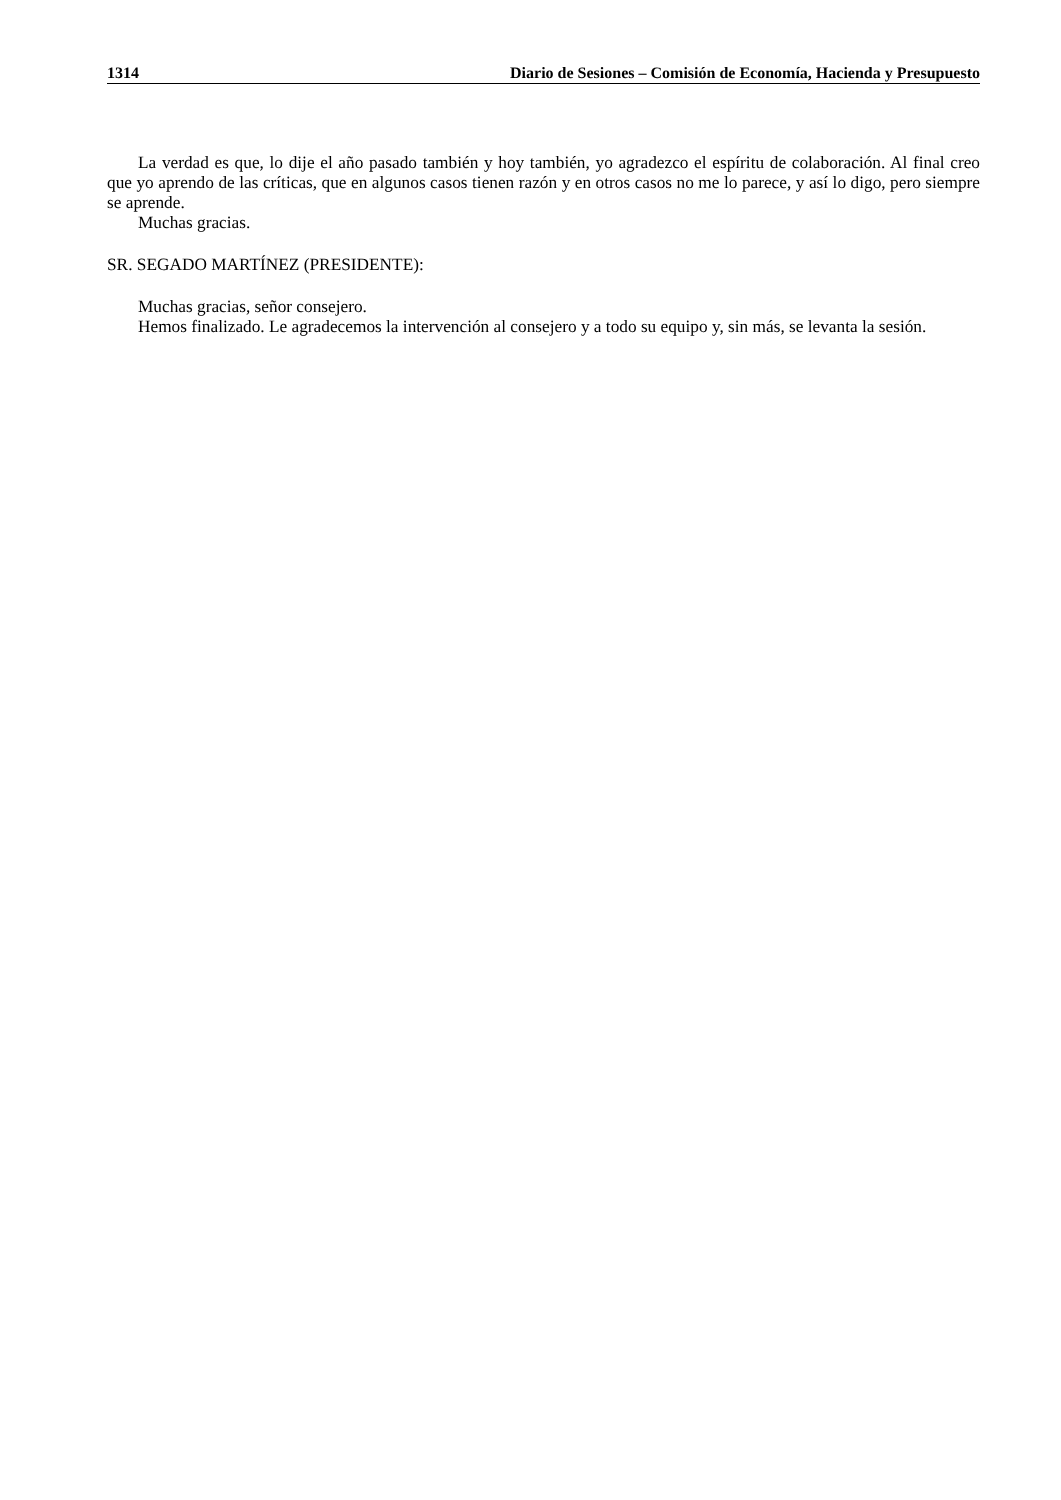1314 Diario de Sesiones – Comisión de Economía, Hacienda y Presupuesto
La verdad es que, lo dije el año pasado también y hoy también, yo agradezco el espíritu de colaboración. Al final creo que yo aprendo de las críticas, que en algunos casos tienen razón y en otros casos no me lo parece, y así lo digo, pero siempre se aprende.
Muchas gracias.
SR. SEGADO MARTÍNEZ (PRESIDENTE):
Muchas gracias, señor consejero.
Hemos finalizado. Le agradecemos la intervención al consejero y a todo su equipo y, sin más, se levanta la sesión.